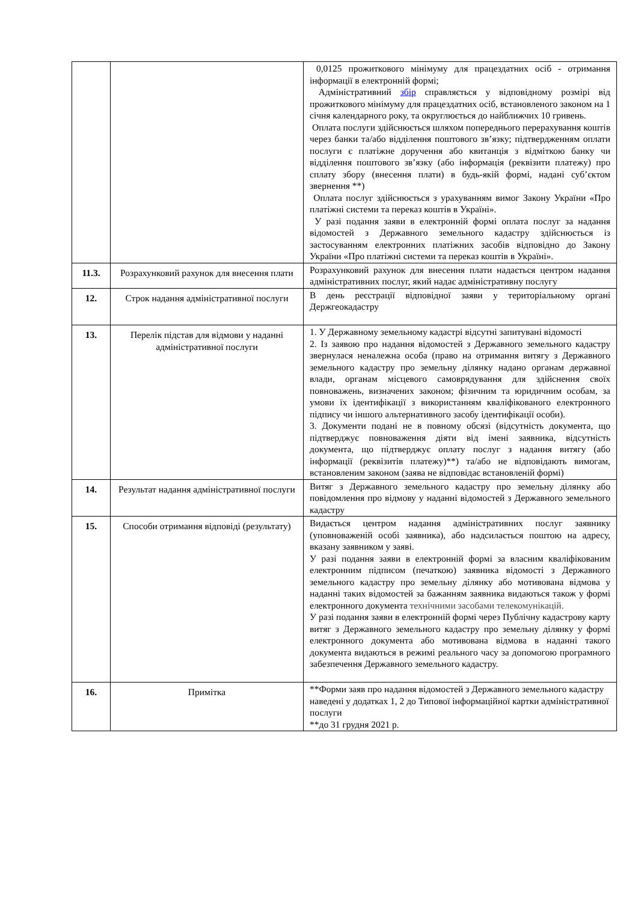| | | 0,0125 прожиткового мінімуму для працездатних осіб - отримання інформації в електронній формі; Адміністративний збір справляється у відповідному розмірі від прожиткового мінімуму для працездатних осіб, встановленого законом на 1 січня календарного року, та округлюється до найближчих 10 гривень. Оплата послуги здійснюється шляхом попереднього перерахування коштів через банки та/або відділення поштового зв’язку; підтвердженням оплати послуги є платіжне доручення або квитанція з відміткою банку чи відділення поштового зв’язку (або інформація (реквізити платежу) про сплату збору (внесення плати) в будь-якій формі, надані суб’єктом звернення **) Оплата послуг здійснюється з урахуванням вимог Закону України «Про платіжні системи та переказ коштів в Україні». У разі подання заяви в електронній формі оплата послуг за надання відомостей з Державного земельного кадастру здійснюється із застосуванням електронних платіжних засобів відповідно до Закону України «Про платіжні системи та переказ коштів в Україні». |
| 11.3. | Розрахунковий рахунок для внесення плати | Розрахунковий рахунок для внесення плати надається центром надання адміністративних послуг, який надає адміністративну послугу |
| 12. | Строк надання адміністративної послуги | В день реєстрації відповідної заяви у територіальному органі Держгеокадастру |
| 13. | Перелік підстав для відмови у наданні адміністративної послуги | 1. У Державному земельному кадастрі відсутні запитувані відомості 2. Із заявою про надання відомостей з Державного земельного кадастру звернулася неналежна особа (право на отримання витягу з Державного земельного кадастру про земельну ділянку надано органам державної влади, органам місцевого самоврядування для здійснення своїх повноважень, визначених законом; фізичним та юридичним особам, за умови їх ідентифікації з використанням кваліфікованого електронного підпису чи іншого альтернативного засобу ідентифікації особи). 3. Документи подані не в повному обсязі (відсутність документа, що підтверджує повноваження діяти від імені заявника, відсутність документа, що підтверджує оплату послуг з надання витягу (або інформації (реквізитів платежу)**) та/або не відповідають вимогам, встановленим законом (заява не відповідає встановленій формі) |
| 14. | Результат надання адміністративної послуги | Витяг з Державного земельного кадастру про земельну ділянку або повідомлення про відмову у наданні відомостей з Державного земельного кадастру |
| 15. | Способи отримання відповіді (результату) | Видається центром надання адміністративних послуг заявнику (уповноваженій особі заявника), або надсилається поштою на адресу, вказану заявником у заяві. У разі подання заяви в електронній формі за власним кваліфікованим електронним підписом (печаткою) заявника відомості з Державного земельного кадастру про земельну ділянку або мотивована відмова у наданні таких відомостей за бажанням заявника видаються також у формі електронного документа технічними засобами телекомунікацій. У разі подання заяви в електронній формі через Публічну кадастрову карту витяг з Державного земельного кадастру про земельну ділянку у формі електронного документа або мотивована відмова в наданні такого документа видаються в режимі реального часу за допомогою програмного забезпечення Державного земельного кадастру. |
| 16. | Примітка | **Форми заяв про надання відомостей з Державного земельного кадастру наведені у додатках 1, 2 до Типової інформаційної картки адміністративної послуги **до 31 грудня 2021 р. |